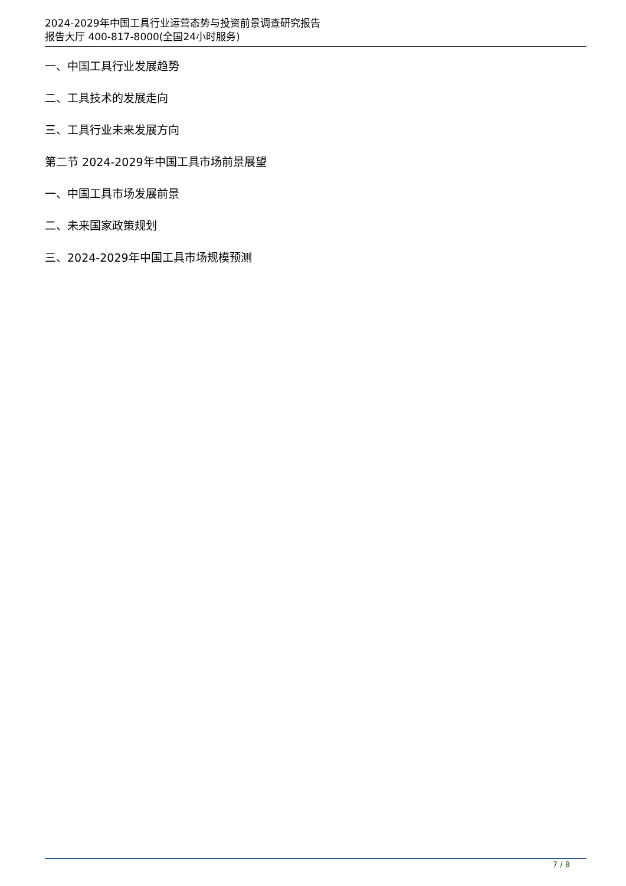2024-2029年中国工具行业运营态势与投资前景调查研究报告
报告大厅 400-817-8000(全国24小时服务)
一、中国工具行业发展趋势
二、工具技术的发展走向
三、工具行业未来发展方向
第二节 2024-2029年中国工具市场前景展望
一、中国工具市场发展前景
二、未来国家政策规划
三、2024-2029年中国工具市场规模预测
7 / 8